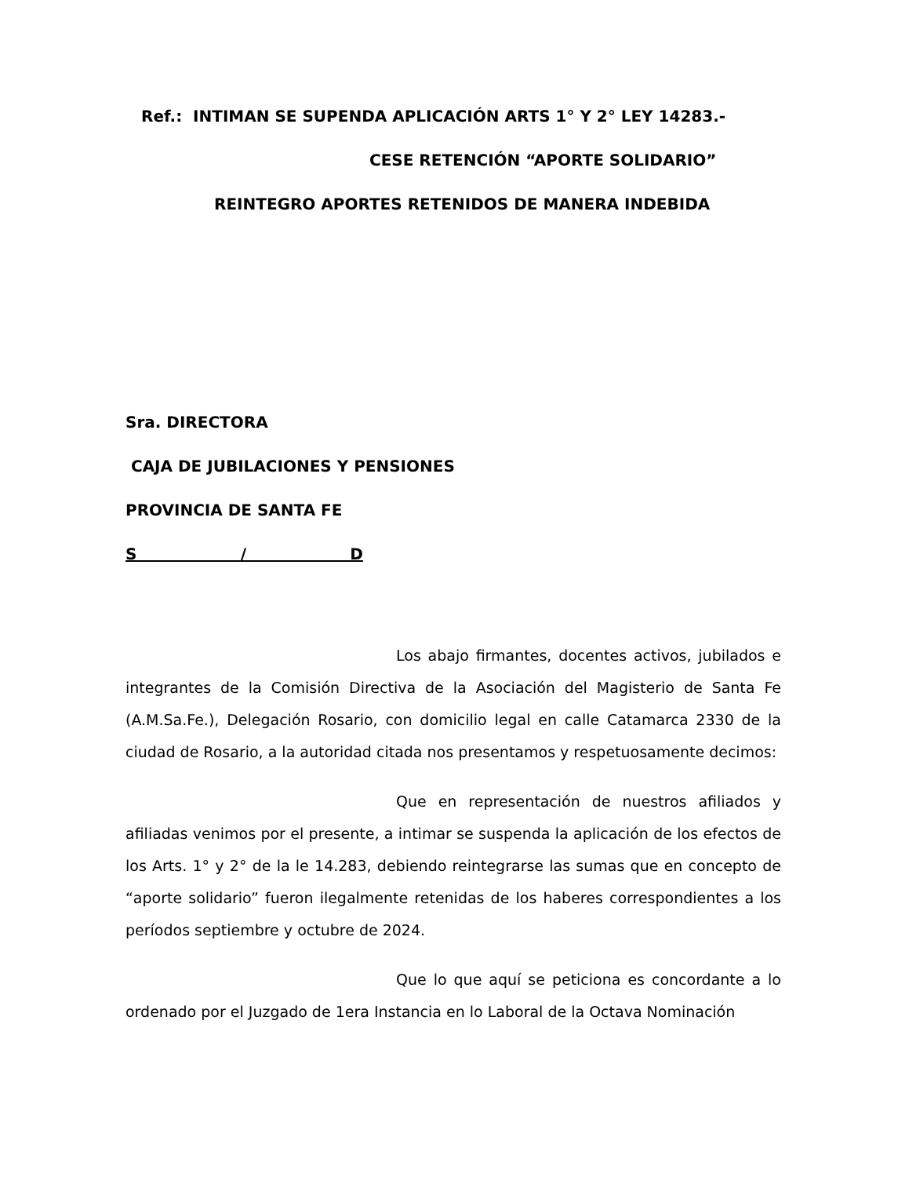Ref.: INTIMAN SE SUPENDA APLICACIÓN ARTS 1° Y 2° LEY 14283.-
CESE RETENCIÓN “APORTE SOLIDARIO”
REINTEGRO APORTES RETENIDOS DE MANERA INDEBIDA
Sra. DIRECTORA
CAJA DE JUBILACIONES Y PENSIONES
PROVINCIA DE SANTA FE
S / D
Los abajo firmantes, docentes activos, jubilados e integrantes de la Comisión Directiva de la Asociación del Magisterio de Santa Fe (A.M.Sa.Fe.), Delegación Rosario, con domicilio legal en calle Catamarca 2330 de la ciudad de Rosario, a la autoridad citada nos presentamos y respetuosamente decimos:
Que en representación de nuestros afiliados y afiliadas venimos por el presente, a intimar se suspenda la aplicación de los efectos de los Arts. 1° y 2° de la le 14.283, debiendo reintegrarse las sumas que en concepto de “aporte solidario” fueron ilegalmente retenidas de los haberes correspondientes a los períodos septiembre y octubre de 2024.
Que lo que aquí se peticiona es concordante a lo ordenado por el Juzgado de 1era Instancia en lo Laboral de la Octava Nominación